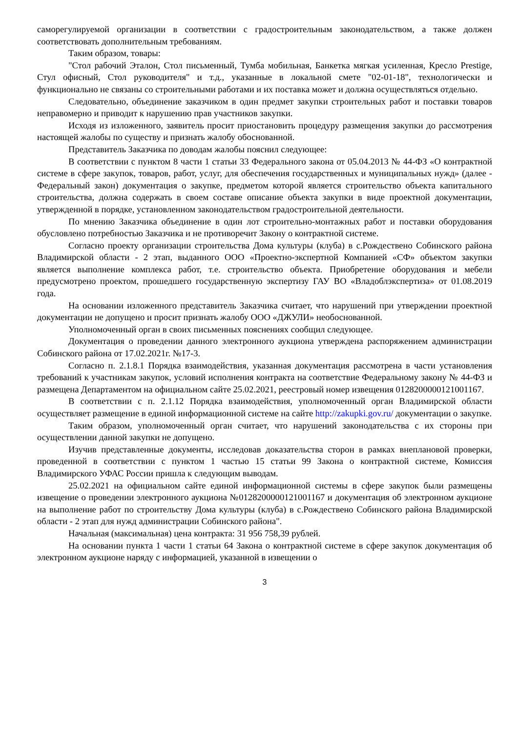саморегулируемой организации в соответствии с градостроительным законодательством, а также должен соответствовать дополнительным требованиям.
Таким образом, товары:
"Стол рабочий Эталон, Стол письменный, Тумба мобильная, Банкетка мягкая усиленная, Кресло Prestige, Стул офисный, Стол руководителя" и т.д., указанные в локальной смете "02-01-18", технологически и функционально не связаны со строительными работами и их поставка может и должна осуществляться отдельно.
Следовательно, объединение заказчиком в один предмет закупки строительных работ и поставки товаров неправомерно и приводит к нарушению прав участников закупки.
Исходя из изложенного, заявитель просит приостановить процедуру размещения закупки до рассмотрения настоящей жалобы по существу и признать жалобу обоснованной.
Представитель Заказчика по доводам жалобы пояснил следующее:
В соответствии с пунктом 8 части 1 статьи 33 Федерального закона от 05.04.2013 № 44-ФЗ «О контрактной системе в сфере закупок, товаров, работ, услуг, для обеспечения государственных и муниципальных нужд» (далее - Федеральный закон) документация о закупке, предметом которой является строительство объекта капитального строительства, должна содержать в своем составе описание объекта закупки в виде проектной документации, утвержденной в порядке, установленном законодательством градостроительной деятельности.
По мнению Заказчика объединение в один лот строительно-монтажных работ и поставки оборудования обусловлено потребностью Заказчика и не противоречит Закону о контрактной системе.
Согласно проекту организации строительства Дома культуры (клуба) в с.Рождествено Собинского района Владимирской области - 2 этап, выданного ООО «Проектно-экспертной Компанией «СФ» объектом закупки является выполнение комплекса работ, т.е. строительство объекта. Приобретение оборудования и мебели предусмотрено проектом, прошедшего государственную экспертизу ГАУ ВО «Владоблэкспертиза» от 01.08.2019 года.
На основании изложенного представитель Заказчика считает, что нарушений при утверждении проектной документации не допущено и просит признать жалобу ООО «ДЖУЛИ» необоснованной.
Уполномоченный орган в своих письменных пояснениях сообщил следующее.
Документация о проведении данного электронного аукциона утверждена распоряжением администрации Собинского района от 17.02.2021г. №17-3.
Согласно п. 2.1.8.1 Порядка взаимодействия, указанная документация рассмотрена в части установления требований к участникам закупок, условий исполнения контракта на соответствие Федеральному закону № 44-ФЗ и размещена Департаментом на официальном сайте 25.02.2021, реестровый номер извещения 0128200000121001167.
В соответствии с п. 2.1.12 Порядка взаимодействия, уполномоченный орган Владимирской области осуществляет размещение в единой информационной системе на сайте http://zakupki.gov.ru/ документации о закупке.
Таким образом, уполномоченный орган считает, что нарушений законодательства с их стороны при осуществлении данной закупки не допущено.
Изучив представленные документы, исследовав доказательства сторон в рамках внеплановой проверки, проведенной в соответствии с пунктом 1 частью 15 статьи 99 Закона о контрактной системе, Комиссия Владимирского УФАС России пришла к следующим выводам.
25.02.2021 на официальном сайте единой информационной системы в сфере закупок были размещены извещение о проведении электронного аукциона №0128200000121001167 и документация об электронном аукционе на выполнение работ по строительству Дома культуры (клуба) в с.Рождествено Собинского района Владимирской области - 2 этап для нужд администрации Собинского района".
Начальная (максимальная) цена контракта: 31 956 758,39 рублей.
На основании пункта 1 части 1 статьи 64 Закона о контрактной системе в сфере закупок документация об электронном аукционе наряду с информацией, указанной в извещении о
3